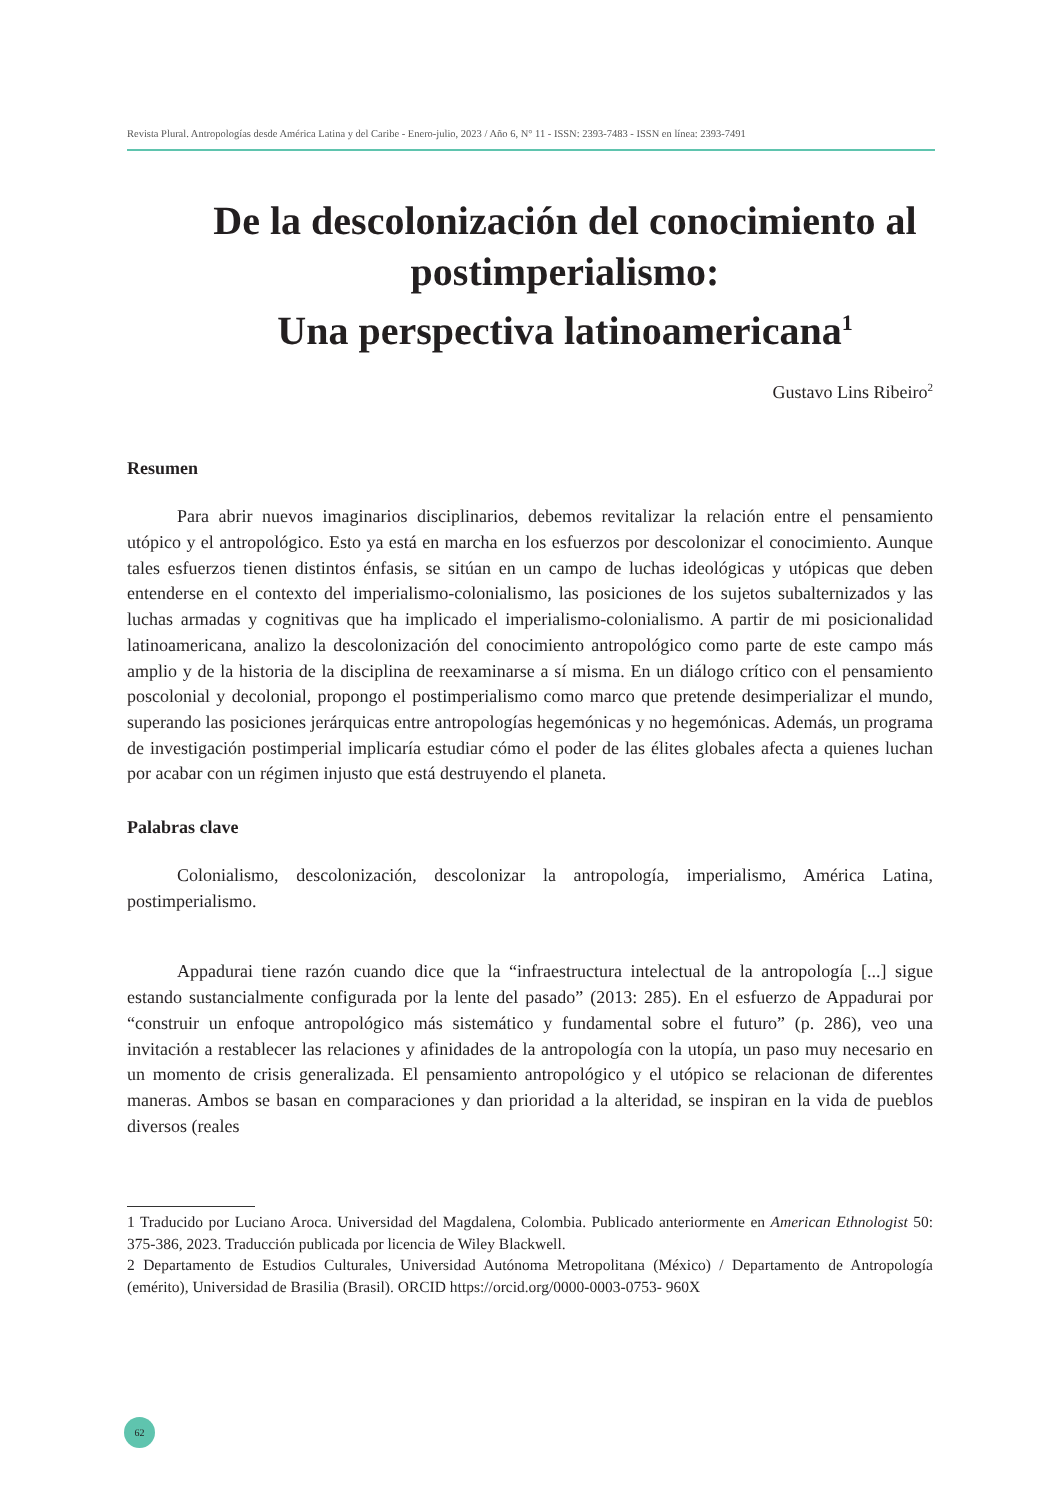Revista Plural. Antropologías desde América Latina y del Caribe - Enero-julio, 2023 / Año 6, N° 11 - ISSN: 2393-7483 - ISSN en línea: 2393-7491
De la descolonización del conocimiento al postimperialismo:
Una perspectiva latinoamericana<sup>1</sup>
Gustavo Lins Ribeiro<sup>2</sup>
Resumen
Para abrir nuevos imaginarios disciplinarios, debemos revitalizar la relación entre el pensamiento utópico y el antropológico. Esto ya está en marcha en los esfuerzos por descolonizar el conocimiento. Aunque tales esfuerzos tienen distintos énfasis, se sitúan en un campo de luchas ideológicas y utópicas que deben entenderse en el contexto del imperialismo-colonialismo, las posiciones de los sujetos subalternizados y las luchas armadas y cognitivas que ha implicado el imperialismo-colonialismo. A partir de mi posicionalidad latinoamericana, analizo la descolonización del conocimiento antropológico como parte de este campo más amplio y de la historia de la disciplina de reexaminarse a sí misma. En un diálogo crítico con el pensamiento poscolonial y decolonial, propongo el postimperialismo como marco que pretende desimperializar el mundo, superando las posiciones jerárquicas entre antropologías hegemónicas y no hegemónicas. Además, un programa de investigación postimperial implicaría estudiar cómo el poder de las élites globales afecta a quienes luchan por acabar con un régimen injusto que está destruyendo el planeta.
Palabras clave
Colonialismo, descolonización, descolonizar la antropología, imperialismo, América Latina, postimperialismo.
Appadurai tiene razón cuando dice que la “infraestructura intelectual de la antropología [...] sigue estando sustancialmente configurada por la lente del pasado” (2013: 285). En el esfuerzo de Appadurai por “construir un enfoque antropológico más sistemático y fundamental sobre el futuro” (p. 286), veo una invitación a restablecer las relaciones y afinidades de la antropología con la utopía, un paso muy necesario en un momento de crisis generalizada. El pensamiento antropológico y el utópico se relacionan de diferentes maneras. Ambos se basan en comparaciones y dan prioridad a la alteridad, se inspiran en la vida de pueblos diversos (reales
1 Traducido por Luciano Aroca. Universidad del Magdalena, Colombia. Publicado anteriormente en American Ethnologist 50: 375-386, 2023. Traducción publicada por licencia de Wiley Blackwell.
2 Departamento de Estudios Culturales, Universidad Autónoma Metropolitana (México) / Departamento de Antropología (emérito), Universidad de Brasilia (Brasil). ORCID https://orcid.org/0000-0003-0753- 960X
62